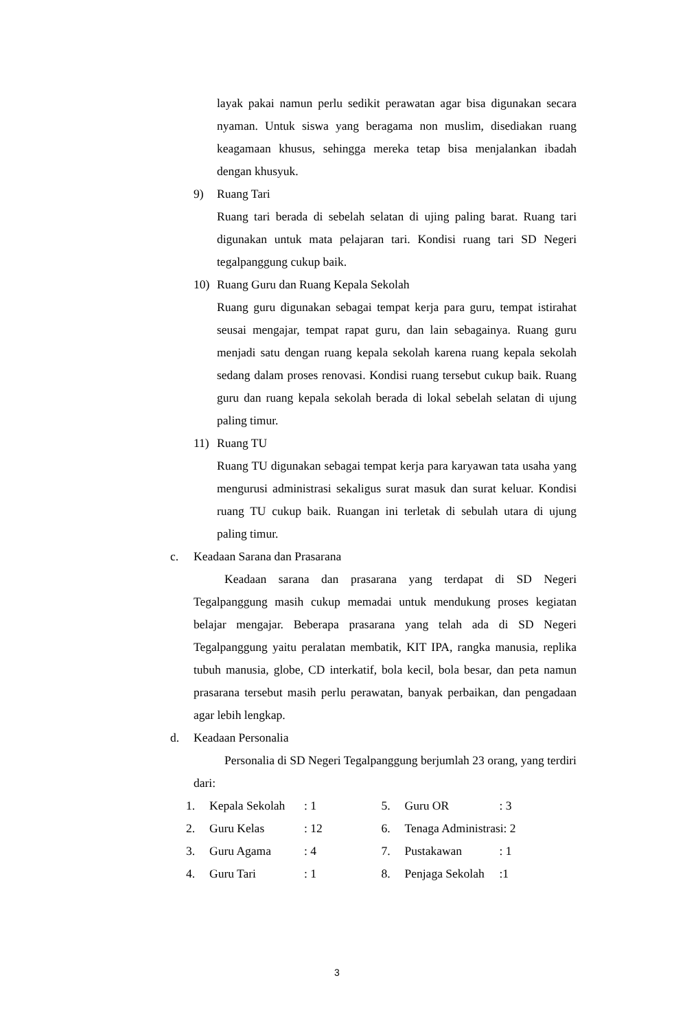layak pakai namun perlu sedikit perawatan agar bisa digunakan secara nyaman. Untuk siswa yang beragama non muslim, disediakan ruang keagamaan khusus, sehingga mereka tetap bisa menjalankan ibadah dengan khusyuk.
9) Ruang Tari
Ruang tari berada di sebelah selatan di ujing paling barat. Ruang tari digunakan untuk mata pelajaran tari. Kondisi ruang tari SD Negeri tegalpanggung cukup baik.
10) Ruang Guru dan Ruang Kepala Sekolah
Ruang guru digunakan sebagai tempat kerja para guru, tempat istirahat seusai mengajar, tempat rapat guru, dan lain sebagainya. Ruang guru menjadi satu dengan ruang kepala sekolah karena ruang kepala sekolah sedang dalam proses renovasi. Kondisi ruang tersebut cukup baik. Ruang guru dan ruang kepala sekolah berada di lokal sebelah selatan di ujung paling timur.
11) Ruang TU
Ruang TU digunakan sebagai tempat kerja para karyawan tata usaha yang mengurusi administrasi sekaligus surat masuk dan surat keluar. Kondisi ruang TU cukup baik. Ruangan ini terletak di sebulah utara di ujung paling timur.
c. Keadaan Sarana dan Prasarana
Keadaan sarana dan prasarana yang terdapat di SD Negeri Tegalpanggung masih cukup memadai untuk mendukung proses kegiatan belajar mengajar. Beberapa prasarana yang telah ada di SD Negeri Tegalpanggung yaitu peralatan membatik, KIT IPA, rangka manusia, replika tubuh manusia, globe, CD interkatif, bola kecil, bola besar, dan peta namun prasarana tersebut masih perlu perawatan, banyak perbaikan, dan pengadaan agar lebih lengkap.
d. Keadaan Personalia
Personalia di SD Negeri Tegalpanggung berjumlah 23 orang, yang terdiri dari:
1. Kepala Sekolah: 1
2. Guru Kelas: 12
3. Guru Agama: 4
4. Guru Tari: 1
5. Guru OR: 3
6. Tenaga Administrasi: 2
7. Pustakawan: 1
8. Penjaga Sekolah:1
3